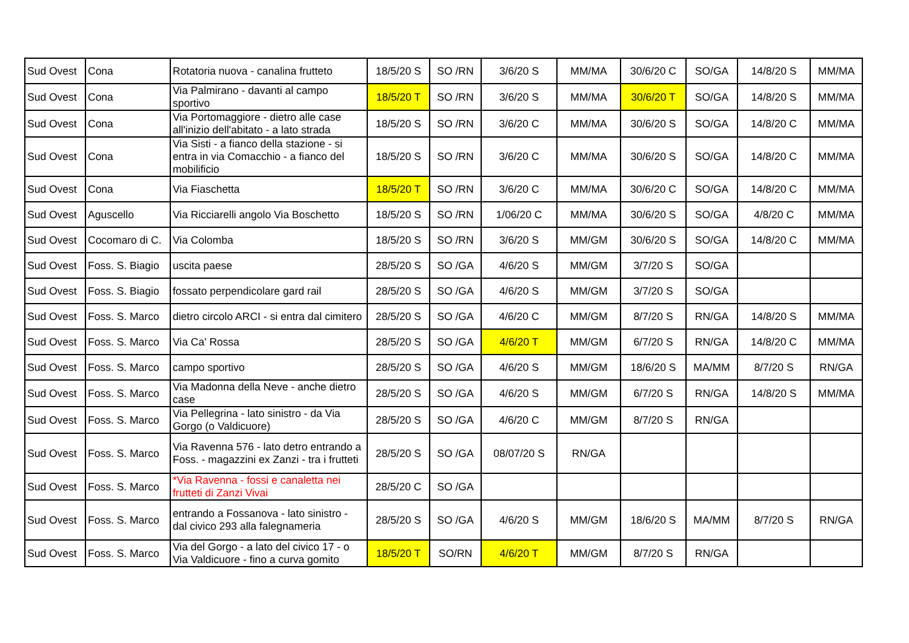| Sud Ovest | Cona | Rotatoria nuova - canalina frutteto | 18/5/20 S | SO /RN | 3/6/20 S | MM/MA | 30/6/20 C | SO/GA | 14/8/20 S | MM/MA |
| Sud Ovest | Cona | Via Palmirano - davanti al campo sportivo | 18/5/20 T | SO /RN | 3/6/20 S | MM/MA | 30/6/20 T | SO/GA | 14/8/20 S | MM/MA |
| Sud Ovest | Cona | Via Portomaggiore - dietro alle case all'inizio dell'abitato - a lato strada | 18/5/20 S | SO /RN | 3/6/20 C | MM/MA | 30/6/20 S | SO/GA | 14/8/20 C | MM/MA |
| Sud Ovest | Cona | Via Sisti - a fianco della stazione - si entra in via Comacchio - a fianco del mobilificio | 18/5/20 S | SO /RN | 3/6/20 C | MM/MA | 30/6/20 S | SO/GA | 14/8/20 C | MM/MA |
| Sud Ovest | Cona | Via Fiaschetta | 18/5/20 T | SO /RN | 3/6/20 C | MM/MA | 30/6/20 C | SO/GA | 14/8/20 C | MM/MA |
| Sud Ovest | Aguscello | Via Ricciarelli angolo Via Boschetto | 18/5/20 S | SO /RN | 1/06/20 C | MM/MA | 30/6/20 S | SO/GA | 4/8/20 C | MM/MA |
| Sud Ovest | Cocomaro di C. | Via Colomba | 18/5/20 S | SO /RN | 3/6/20 S | MM/GM | 30/6/20 S | SO/GA | 14/8/20 C | MM/MA |
| Sud Ovest | Foss. S. Biagio | uscita paese | 28/5/20 S | SO /GA | 4/6/20 S | MM/GM | 3/7/20 S | SO/GA | | |
| Sud Ovest | Foss. S. Biagio | fossato perpendicolare gard rail | 28/5/20 S | SO /GA | 4/6/20 S | MM/GM | 3/7/20 S | SO/GA | | |
| Sud Ovest | Foss. S. Marco | dietro circolo ARCI - si entra dal cimitero | 28/5/20 S | SO /GA | 4/6/20 C | MM/GM | 8/7/20 S | RN/GA | 14/8/20 S | MM/MA |
| Sud Ovest | Foss. S. Marco | Via Ca' Rossa | 28/5/20 S | SO /GA | 4/6/20 T | MM/GM | 6/7/20 S | RN/GA | 14/8/20 C | MM/MA |
| Sud Ovest | Foss. S. Marco | campo sportivo | 28/5/20 S | SO /GA | 4/6/20 S | MM/GM | 18/6/20 S | MA/MM | 8/7/20 S | RN/GA |
| Sud Ovest | Foss. S. Marco | Via Madonna della Neve - anche dietro case | 28/5/20 S | SO /GA | 4/6/20 S | MM/GM | 6/7/20 S | RN/GA | 14/8/20 S | MM/MA |
| Sud Ovest | Foss. S. Marco | Via Pellegrina - lato sinistro - da Via Gorgo (o Valdicuore) | 28/5/20 S | SO /GA | 4/6/20 C | MM/GM | 8/7/20 S | RN/GA | | |
| Sud Ovest | Foss. S. Marco | Via Ravenna 576 - lato detro entrando a Foss. - magazzini ex Zanzi - tra i frutteti | 28/5/20 S | SO /GA | 08/07/20 S | RN/GA | | | | |
| Sud Ovest | Foss. S. Marco | *Via Ravenna - fossi e canaletta nei frutteti di Zanzi Vivai | 28/5/20 C | SO /GA | | | | | | |
| Sud Ovest | Foss. S. Marco | entrando a Fossanova - lato sinistro - dal civico 293 alla falegnameria | 28/5/20 S | SO /GA | 4/6/20 S | MM/GM | 18/6/20 S | MA/MM | 8/7/20 S | RN/GA |
| Sud Ovest | Foss. S. Marco | Via del Gorgo - a lato del civico 17 - o Via Valdicuore - fino a curva gomito | 18/5/20 T | SO/RN | 4/6/20 T | MM/GM | 8/7/20 S | RN/GA | | |